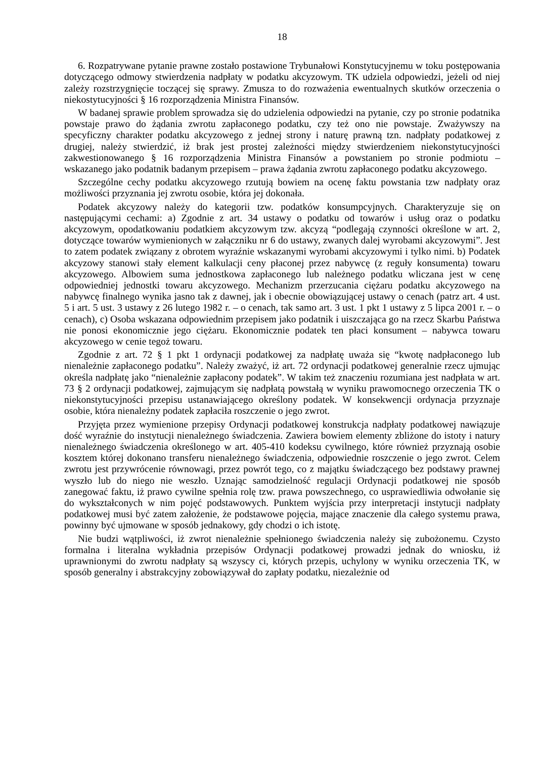18
6. Rozpatrywane pytanie prawne zostało postawione Trybunałowi Konstytucyjnemu w toku postępowania dotyczącego odmowy stwierdzenia nadpłaty w podatku akcyzowym. TK udziela odpowiedzi, jeżeli od niej zależy rozstrzygnięcie toczącej się sprawy. Zmusza to do rozważenia ewentualnych skutków orzeczenia o niekostytucyjności § 16 rozporządzenia Ministra Finansów.
W badanej sprawie problem sprowadza się do udzielenia odpowiedzi na pytanie, czy po stronie podatnika powstaje prawo do żądania zwrotu zapłaconego podatku, czy też ono nie powstaje. Zważywszy na specyficzny charakter podatku akcyzowego z jednej strony i naturę prawną tzn. nadpłaty podatkowej z drugiej, należy stwierdzić, iż brak jest prostej zależności między stwierdzeniem niekonstytucyjności zakwestionowanego § 16 rozporządzenia Ministra Finansów a powstaniem po stronie podmiotu – wskazanego jako podatnik badanym przepisem – prawa żądania zwrotu zapłaconego podatku akcyzowego.
Szczególne cechy podatku akcyzowego rzutują bowiem na ocenę faktu powstania tzw nadpłaty oraz możliwości przyznania jej zwrotu osobie, która jej dokonała.
Podatek akcyzowy należy do kategorii tzw. podatków konsumpcyjnych. Charakteryzuje się on następującymi cechami: a) Zgodnie z art. 34 ustawy o podatku od towarów i usług oraz o podatku akcyzowym, opodatkowaniu podatkiem akcyzowym tzw. akcyzą “podlegają czynności określone w art. 2, dotyczące towarów wymienionych w załączniku nr 6 do ustawy, zwanych dalej wyrobami akcyzowymi”. Jest to zatem podatek związany z obrotem wyraźnie wskazanymi wyrobami akcyzowymi i tylko nimi. b) Podatek akcyzowy stanowi stały element kalkulacji ceny płaconej przez nabywcę (z reguły konsumenta) towaru akcyzowego. Albowiem suma jednostkowa zapłaconego lub należnego podatku wliczana jest w cenę odpowiedniej jednostki towaru akcyzowego. Mechanizm przerzucania ciężaru podatku akcyzowego na nabywcę finalnego wynika jasno tak z dawnej, jak i obecnie obowiązującej ustawy o cenach (patrz art. 4 ust. 5 i art. 5 ust. 3 ustawy z 26 lutego 1982 r. – o cenach, tak samo art. 3 ust. 1 pkt 1 ustawy z 5 lipca 2001 r. – o cenach), c) Osoba wskazana odpowiednim przepisem jako podatnik i uiszczająca go na rzecz Skarbu Państwa nie ponosi ekonomicznie jego ciężaru. Ekonomicznie podatek ten płaci konsument – nabywca towaru akcyzowego w cenie tegoż towaru.
Zgodnie z art. 72 § 1 pkt 1 ordynacji podatkowej za nadpłatę uważa się “kwotę nadpłaconego lub nienależnie zapłaconego podatku”. Należy zważyć, iż art. 72 ordynacji podatkowej generalnie rzecz ujmując określa nadpłatę jako “nienależnie zapłacony podatek”. W takim też znaczeniu rozumiana jest nadpłata w art. 73 § 2 ordynacji podatkowej, zajmującym się nadpłatą powstałą w wyniku prawomocnego orzeczenia TK o niekonstytucyjności przepisu ustanawiającego określony podatek. W konsekwencji ordynacja przyznaje osobie, która nienależny podatek zapłaciła roszczenie o jego zwrot.
Przyjęta przez wymienione przepisy Ordynacji podatkowej konstrukcja nadpłaty podatkowej nawiązuje dość wyraźnie do instytucji nienależnego świadczenia. Zawiera bowiem elementy zbliżone do istoty i natury nienależnego świadczenia określonego w art. 405-410 kodeksu cywilnego, które również przyznają osobie kosztem której dokonano transferu nienależnego świadczenia, odpowiednie roszczenie o jego zwrot. Celem zwrotu jest przywrócenie równowagi, przez powrót tego, co z majątku świadczącego bez podstawy prawnej wyszło lub do niego nie weszło. Uznając samodzielność regulacji Ordynacji podatkowej nie sposób zanegować faktu, iż prawo cywilne spełnia rolę tzw. prawa powszechnego, co usprawiedliwia odwołanie się do wykształconych w nim pojęć podstawowych. Punktem wyjścia przy interpretacji instytucji nadpłaty podatkowej musi być zatem założenie, że podstawowe pojęcia, mające znaczenie dla całego systemu prawa, powinny być ujmowane w sposób jednakowy, gdy chodzi o ich istotę.
Nie budzi wątpliwości, iż zwrot nienależnie spełnionego świadczenia należy się zubożonemu. Czysto formalna i literalna wykładnia przepisów Ordynacji podatkowej prowadzi jednak do wniosku, iż uprawnionymi do zwrotu nadpłaty są wszyscy ci, których przepis, uchylony w wyniku orzeczenia TK, w sposób generalny i abstrakcyjny zobowiązywał do zapłaty podatku, niezależnie od